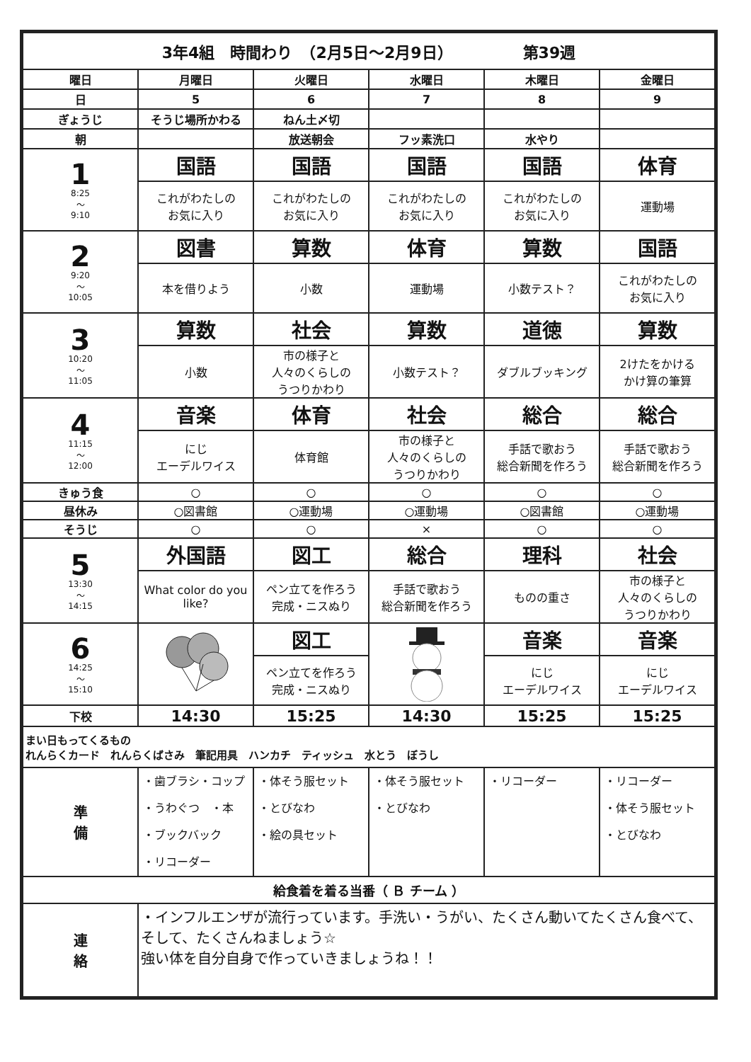| 3年4組 時間わり （2月5日～2月9日） 第39週 | | | | | |
| 曜日 | 月曜日 | 火曜日 | 水曜日 | 木曜日 | 金曜日 |
| 日 | 5 | 6 | 7 | 8 | 9 |
| ぎょうじ | そうじ場所かわる | ねん土〆切 | | | |
| 朝 | | 放送朝会 | フッ素洗口 | 水やり | |
| 1 8:25 ～ 9:10 | 国語 | 国語 | 国語 | 国語 | 体育 |
| | これがわたしの お気に入り | これがわたしの お気に入り | これがわたしの お気に入り | これがわたしの お気に入り | 運動場 |
| 2 9:20 ～ 10:05 | 図書 | 算数 | 体育 | 算数 | 国語 |
| | 本を借りよう | 小数 | 運動場 | 小数テスト？ | これがわたしの お気に入り |
| 3 10:20 ～ 11:05 | 算数 | 社会 | 算数 | 道徳 | 算数 |
| | 小数 | 市の様子と 人々のくらしの うつりかわり | 小数テスト？ | ダブルブッキング | 2けたをかける かけ算の筆算 |
| 4 11:15 ～ 12:00 | 音楽 | 体育 | 社会 | 総合 | 総合 |
| | にじ エーデルワイス | 体育館 | 市の様子と 人々のくらしの うつりかわり | 手話で歌おう 総合新聞を作ろう | 手話で歌おう 総合新聞を作ろう |
| きゅう食 | ○ | ○ | ○ | ○ | ○ |
| 昼休み | ○図書館 | ○運動場 | ○運動場 | ○図書館 | ○運動場 |
| そうじ | ○ | ○ | × | ○ | ○ |
| 5 13:30 ～ 14:15 | 外国語 | 図工 | 総合 | 理科 | 社会 |
| | What color do you like? | ペン立てを作ろう 完成・ニスぬり | 手話で歌おう 総合新聞を作ろう | ものの重さ | 市の様子と 人々のくらしの うつりかわり |
| 6 14:25 ～ 15:10 | | 図工 | | 音楽 | 音楽 |
| | | ペン立てを作ろう 完成・ニスぬり | | にじ エーデルワイス | にじ エーデルワイス |
| 下校 | 14:30 | 15:25 | 14:30 | 15:25 | 15:25 |
| まい日もってくるもの れんらくカード れんらくばさみ 筆記用具 ハンカチ ティッシュ 水とう ぼうし | | | | | |
| 準 備 | ・歯ブラシ・コップ ・うわぐつ ・本 ・ブックバック ・リコーダー | ・体そう服セット ・とびなわ ・絵の具セット | ・体そう服セット ・とびなわ | ・リコーダー | ・リコーダー ・体そう服セット ・とびなわ |
| 給食着を着る当番（ Ｂ チーム ） | | | | | |
| 連 絡 | ・インフルエンザが流行っています。手洗い・うがい、たくさん動いてたくさん食べて、そして、たくさんねましょう☆ 強い体を自分自身で作っていきましょうね！！ | | | | |